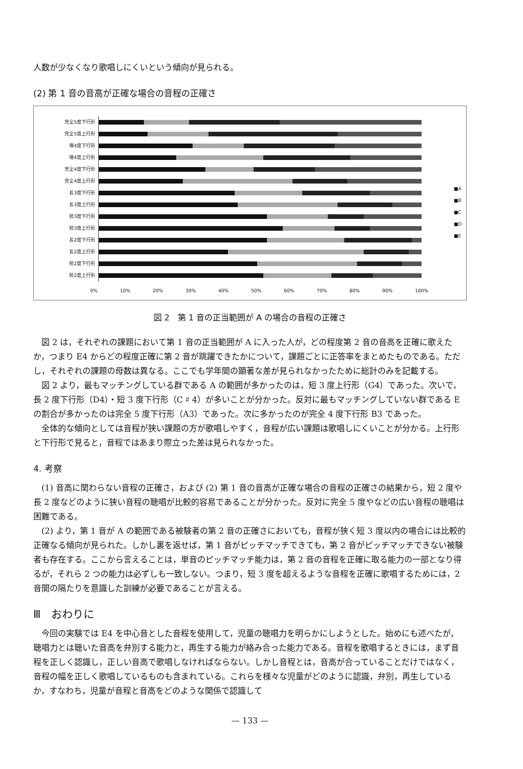人数が少なくなり歌唱しにくいという傾向が見られる。
(2) 第 1 音の音高が正確な場合の音程の正確さ
完全5度下行形
完全5度上行形
増4度下行形
増4度上行形
完全4度下行形
完全4度上行形
長3度下行形
長3度上行形
短3度下行形
短3度上行形
長2度下行形
長2度上行形
短2度下行形
短2度上行形
0% 10% 20% 30% 40% 50% 60% 70% 80% 90% 100%
■A
■B
■C
■D
■E
図 2　第 1 音の正当範囲が A の場合の音程の正確さ
図 2 は，それぞれの課題において第 1 音の正当範囲が A に入った人が，どの程度第 2 音の音高を正確に歌えたか，つまり E4 からどの程度正確に第 2 音が跳躍できたかについて，課題ごとに正答率をまとめたものである。ただし，それぞれの課題の母数は異なる。ここでも学年間の顕著な差が見られなかったために総計のみを記載する。
図 2 より，最もマッチングしている群である A の範囲が多かったのは，短 3 度上行形（G4）であった。次いで，長 2 度下行形（D4）・短 3 度下行形（C ♯ 4）が多いことが分かった。反対に最もマッチングしていない群である E の割合が多かったのは完全 5 度下行形（A3）であった。次に多かったのが完全 4 度下行形 B3 であった。
全体的な傾向としては音程が狭い課題の方が歌唱しやすく，音程が広い課題は歌唱しにくいことが分かる。上行形と下行形で見ると，音程ではあまり際立った差は見られなかった。
4. 考察
(1) 音高に関わらない音程の正確さ，および (2) 第 1 音の音高が正確な場合の音程の正確さの結果から，短 2 度や長 2 度などのように狭い音程の聴唱が比較的容易であることが分かった。反対に完全 5 度やなどの広い音程の聴唱は困難である。
(2) より，第 1 音が A の範囲である被験者の第 2 音の正確さにおいても，音程が狭く短 3 度以内の場合には比較的正確なる傾向が見られた。しかし裏を返せば，第 1 音がピッチマッチできても，第 2 音がピッチマッチできない被験者も存在する。ここから言えることは，単音のピッチマッチ能力は，第 2 音の音程を正確に取る能力の一部となり得るが，それら 2 つの能力は必ずしも一致しない。つまり，短 3 度を超えるような音程を正確に歌唱するためには，2 音間の隔たりを意識した訓練が必要であることが言える。
Ⅲ　おわりに
今回の実験では E4 を中心音とした音程を使用して，児童の聴唱力を明らかにしようとした。始めにも述べたが，聴唱力とは聴いた音高を弁別する能力と，再生する能力が絡み合った能力である。音程を歌唱するときには，まず音程を正しく認識し，正しい音高で歌唱しなければならない。しかし音程とは，音高が合っていることだけではなく，音程の幅を正しく歌唱しているものも含まれている。これらを様々な児童がどのように認識，弁別，再生しているか，すなわち，児童が音程と音高をどのような関係で認識して
— 133 —